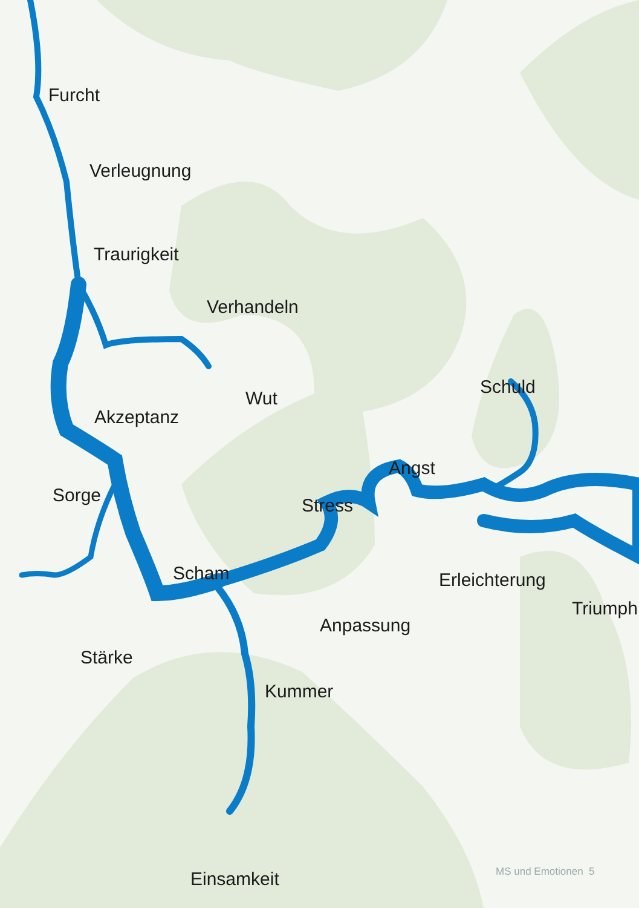Furcht
Verleugnung
Traurigkeit
Verhandeln
Schuld
Wut
Akzeptanz
Angst
Sorge Stress
Scham Erleichterung
Triumph
Anpassung
Stärke
Kummer
Einsamkeit MS und Emotionen 5